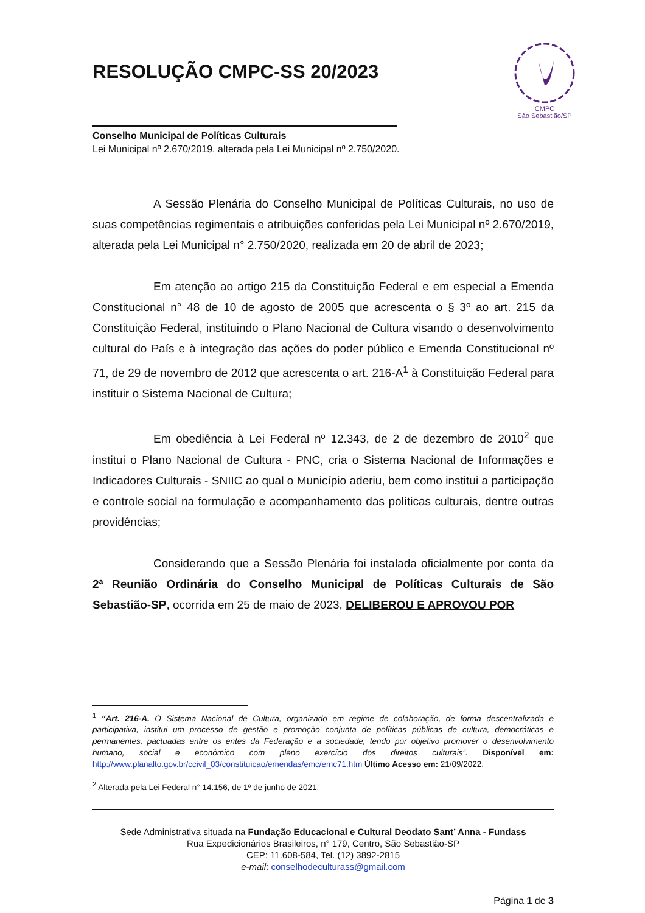RESOLUÇÃO CMPC-SS 20/2023
CMPC
São Sebastião/SP
Conselho Municipal de Políticas Culturais
Lei Municipal nº 2.670/2019, alterada pela Lei Municipal nº 2.750/2020.
A Sessão Plenária do Conselho Municipal de Políticas Culturais, no uso de suas competências regimentais e atribuições conferidas pela Lei Municipal nº 2.670/2019, alterada pela Lei Municipal n° 2.750/2020, realizada em 20 de abril de 2023;
Em atenção ao artigo 215 da Constituição Federal e em especial a Emenda Constitucional n° 48 de 10 de agosto de 2005 que acrescenta o § 3º ao art. 215 da Constituição Federal, instituindo o Plano Nacional de Cultura visando o desenvolvimento cultural do País e à integração das ações do poder público e Emenda Constitucional nº 71, de 29 de novembro de 2012 que acrescenta o art. 216-A<sup>1</sup> à Constituição Federal para instituir o Sistema Nacional de Cultura;
Em obediência à Lei Federal nº 12.343, de 2 de dezembro de 2010<sup>2</sup> que institui o Plano Nacional de Cultura - PNC, cria o Sistema Nacional de Informações e Indicadores Culturais - SNIIC ao qual o Município aderiu, bem como institui a participação e controle social na formulação e acompanhamento das políticas culturais, dentre outras providências;
Considerando que a Sessão Plenária foi instalada oficialmente por conta da 2ª Reunião Ordinária do Conselho Municipal de Políticas Culturais de São Sebastião-SP, ocorrida em 25 de maio de 2023, DELIBEROU E APROVOU POR
<sup>1</sup> “Art. 216-A. O Sistema Nacional de Cultura, organizado em regime de colaboração, de forma descentralizada e participativa, institui um processo de gestão e promoção conjunta de políticas públicas de cultura, democráticas e permanentes, pactuadas entre os entes da Federação e a sociedade, tendo por objetivo promover o desenvolvimento humano, social e econômico com pleno exercício dos direitos culturais”. Disponível em: http://www.planalto.gov.br/ccivil_03/constituicao/emendas/emc/emc71.htm Último Acesso em: 21/09/2022.
<sup>2</sup> Alterada pela Lei Federal n° 14.156, de 1º de junho de 2021.
Sede Administrativa situada na Fundação Educacional e Cultural Deodato Sant’ Anna - Fundass
Rua Expedicionários Brasileiros, n° 179, Centro, São Sebastião-SP
CEP: 11.608-584, Tel. (12) 3892-2815
e-mail: conselhodeculturass@gmail.com
Página 1 de 3